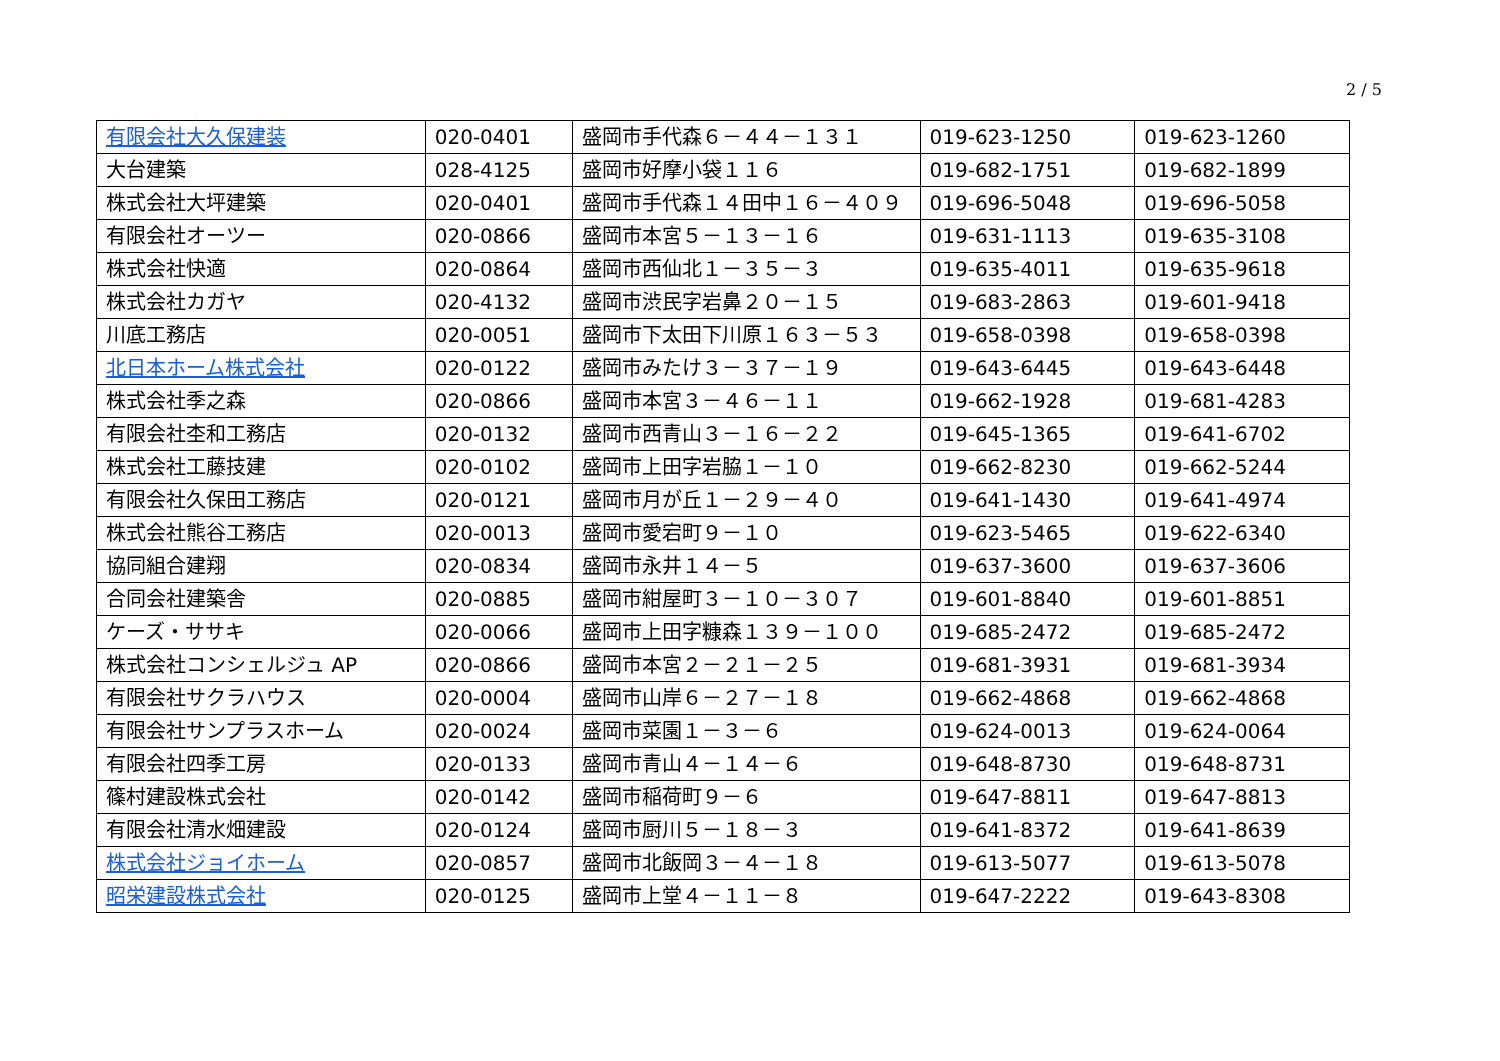2 / 5
| 有限会社大久保建装 | 020-0401 | 盛岡市手代森６－４４－１３１ | 019-623-1250 | 019-623-1260 |
| 大台建築 | 028-4125 | 盛岡市好摩小袋１１６ | 019-682-1751 | 019-682-1899 |
| 株式会社大坪建築 | 020-0401 | 盛岡市手代森１４田中１６－４０９ | 019-696-5048 | 019-696-5058 |
| 有限会社オーツー | 020-0866 | 盛岡市本宮５－１３－１６ | 019-631-1113 | 019-635-3108 |
| 株式会社快適 | 020-0864 | 盛岡市西仙北１－３５－３ | 019-635-4011 | 019-635-9618 |
| 株式会社カガヤ | 020-4132 | 盛岡市渋民字岩鼻２０－１５ | 019-683-2863 | 019-601-9418 |
| 川底工務店 | 020-0051 | 盛岡市下太田下川原１６３－５３ | 019-658-0398 | 019-658-0398 |
| 北日本ホーム株式会社 | 020-0122 | 盛岡市みたけ３－３７－１９ | 019-643-6445 | 019-643-6448 |
| 株式会社季之森 | 020-0866 | 盛岡市本宮３－４６－１１ | 019-662-1928 | 019-681-4283 |
| 有限会社杢和工務店 | 020-0132 | 盛岡市西青山３－１６－２２ | 019-645-1365 | 019-641-6702 |
| 株式会社工藤技建 | 020-0102 | 盛岡市上田字岩脇１－１０ | 019-662-8230 | 019-662-5244 |
| 有限会社久保田工務店 | 020-0121 | 盛岡市月が丘１－２９－４０ | 019-641-1430 | 019-641-4974 |
| 株式会社熊谷工務店 | 020-0013 | 盛岡市愛宕町９－１０ | 019-623-5465 | 019-622-6340 |
| 協同組合建翔 | 020-0834 | 盛岡市永井１４－５ | 019-637-3600 | 019-637-3606 |
| 合同会社建築舎 | 020-0885 | 盛岡市紺屋町３－１０－３０７ | 019-601-8840 | 019-601-8851 |
| ケーズ・ササキ | 020-0066 | 盛岡市上田字糠森１３９－１００ | 019-685-2472 | 019-685-2472 |
| 株式会社コンシェルジュ AP | 020-0866 | 盛岡市本宮２－２１－２５ | 019-681-3931 | 019-681-3934 |
| 有限会社サクラハウス | 020-0004 | 盛岡市山岸６－２７－１８ | 019-662-4868 | 019-662-4868 |
| 有限会社サンプラスホーム | 020-0024 | 盛岡市菜園１－３－６ | 019-624-0013 | 019-624-0064 |
| 有限会社四季工房 | 020-0133 | 盛岡市青山４－１４－６ | 019-648-8730 | 019-648-8731 |
| 篠村建設株式会社 | 020-0142 | 盛岡市稲荷町９－６ | 019-647-8811 | 019-647-8813 |
| 有限会社清水畑建設 | 020-0124 | 盛岡市厨川５－１８－３ | 019-641-8372 | 019-641-8639 |
| 株式会社ジョイホーム | 020-0857 | 盛岡市北飯岡３－４－１８ | 019-613-5077 | 019-613-5078 |
| 昭栄建設株式会社 | 020-0125 | 盛岡市上堂４－１１－８ | 019-647-2222 | 019-643-8308 |